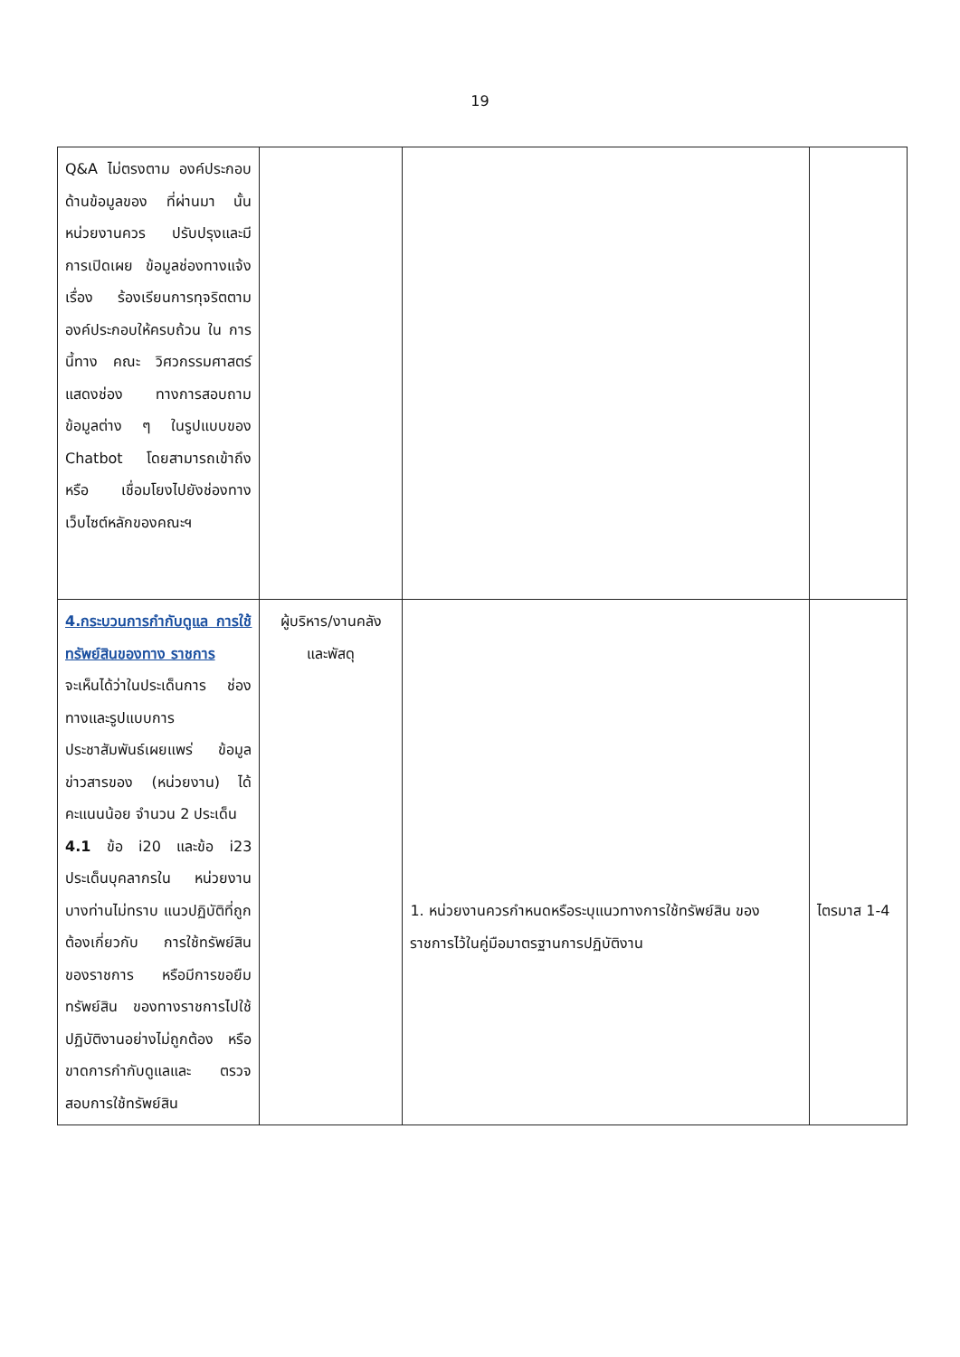19
| Q&A ไม่ตรงตาม องค์ประกอบด้านข้อมูลของ ที่ผ่านมา นั้น หน่วยงานควร ปรับปรุงและมีการเปิดเผย ข้อมูลช่องทางแจ้งเรื่อง ร้องเรียนการทุจริตตาม องค์ประกอบให้ครบถ้วน ใน การนี้ทาง คณะ วิศวกรรมศาสตร์แสดงช่อง ทางการสอบถามข้อมูลต่าง ๆ ในรูปแบบของ Chatbot โดยสามารถเข้าถึงหรือ เชื่อมโยงไปยังช่องทาง เว็บไซต์หลักของคณะฯ | | | |
| 4.กระบวนการกำกับดูแล การใช้ทรัพย์สินของทาง ราชการ จะเห็นได้ว่าในประเด็นการ ช่องทางและรูปแบบการ ประชาสัมพันธ์เผยแพร่ ข้อมูลข่าวสารของ (หน่วยงาน) ได้คะแนนน้อย จำนวน 2 ประเด็น 4.1 ข้อ i20 และข้อ i23 ประเด็นบุคลากรใน หน่วยงานบางท่านไม่ทราบ แนวปฏิบัติที่ถูกต้องเกี่ยวกับ การใช้ทรัพย์สินของราชการ หรือมีการขอยืมทรัพย์สิน ของทางราชการไปใช้ ปฏิบัติงานอย่างไม่ถูกต้อง หรือขาดการกำกับดูแลและ ตรวจสอบการใช้ทรัพย์สิน | ผู้บริหาร/งานคลัง และพัสดุ | 1. หน่วยงานควรกำหนดหรือระบุแนวทางการใช้ทรัพย์สิน ของราชการไว้ในคู่มือมาตรฐานการปฏิบัติงาน | ไตรมาส 1-4 |